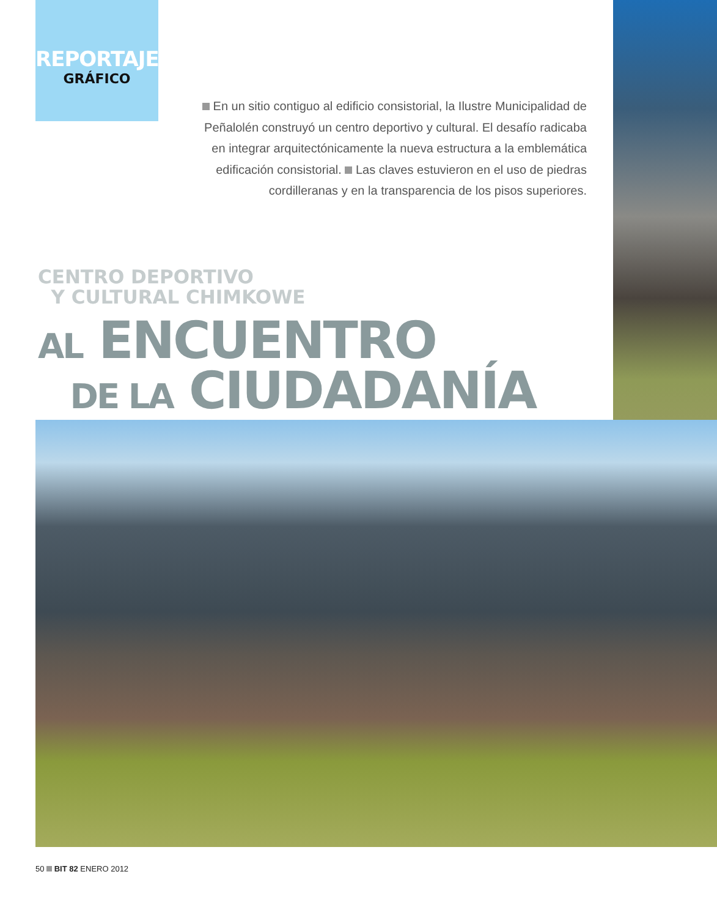REPORTAJE
GRÁFICO
En un sitio contiguo al edificio consistorial, la Ilustre Municipalidad de Peñalolén construyó un centro deportivo y cultural. El desafío radicaba en integrar arquitectónicamente la nueva estructura a la emblemática edificación consistorial. Las claves estuvieron en el uso de piedras cordilleranas y en la transparencia de los pisos superiores.
CENTRO DEPORTIVO
Y CULTURAL CHIMKOWE
AL ENCUENTRO
DE LA CIUDADANÍA
50 BIT 82 ENERO 2012